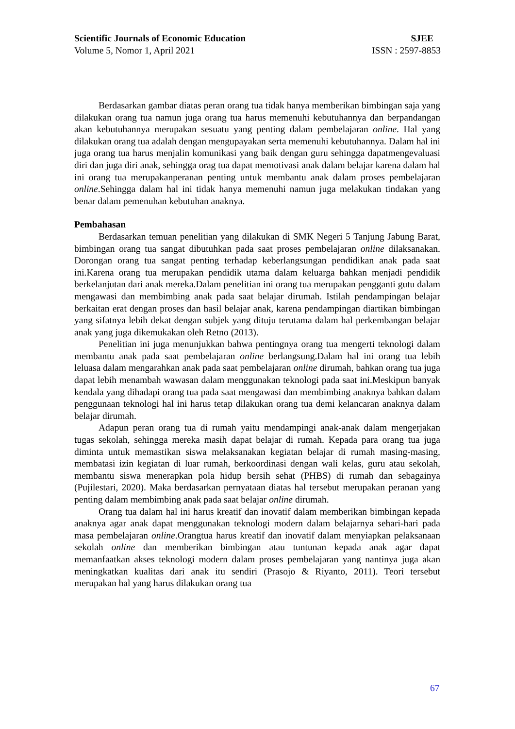Scientific Journals of Economic Education SJEE
Volume 5, Nomor 1, April 2021 ISSN : 2597-8853
Berdasarkan gambar diatas peran orang tua tidak hanya memberikan bimbingan saja yang dilakukan orang tua namun juga orang tua harus memenuhi kebutuhannya dan berpandangan akan kebutuhannya merupakan sesuatu yang penting dalam pembelajaran online. Hal yang dilakukan orang tua adalah dengan mengupayakan serta memenuhi kebutuhannya. Dalam hal ini juga orang tua harus menjalin komunikasi yang baik dengan guru sehingga dapatmengevaluasi diri dan juga diri anak, sehingga orag tua dapat memotivasi anak dalam belajar karena dalam hal ini orang tua merupakanperanan penting untuk membantu anak dalam proses pembelajaran online.Sehingga dalam hal ini tidak hanya memenuhi namun juga melakukan tindakan yang benar dalam pemenuhan kebutuhan anaknya.
Pembahasan
Berdasarkan temuan penelitian yang dilakukan di SMK Negeri 5 Tanjung Jabung Barat, bimbingan orang tua sangat dibutuhkan pada saat proses pembelajaran online dilaksanakan. Dorongan orang tua sangat penting terhadap keberlangsungan pendidikan anak pada saat ini.Karena orang tua merupakan pendidik utama dalam keluarga bahkan menjadi pendidik berkelanjutan dari anak mereka.Dalam penelitian ini orang tua merupakan pengganti gutu dalam mengawasi dan membimbing anak pada saat belajar dirumah. Istilah pendampingan belajar berkaitan erat dengan proses dan hasil belajar anak, karena pendampingan diartikan bimbingan yang sifatnya lebih dekat dengan subjek yang dituju terutama dalam hal perkembangan belajar anak yang juga dikemukakan oleh Retno (2013).
Penelitian ini juga menunjukkan bahwa pentingnya orang tua mengerti teknologi dalam membantu anak pada saat pembelajaran online berlangsung.Dalam hal ini orang tua lebih leluasa dalam mengarahkan anak pada saat pembelajaran online dirumah, bahkan orang tua juga dapat lebih menambah wawasan dalam menggunakan teknologi pada saat ini.Meskipun banyak kendala yang dihadapi orang tua pada saat mengawasi dan membimbing anaknya bahkan dalam penggunaan teknologi hal ini harus tetap dilakukan orang tua demi kelancaran anaknya dalam belajar dirumah.
Adapun peran orang tua di rumah yaitu mendampingi anak-anak dalam mengerjakan tugas sekolah, sehingga mereka masih dapat belajar di rumah. Kepada para orang tua juga diminta untuk memastikan siswa melaksanakan kegiatan belajar di rumah masing-masing, membatasi izin kegiatan di luar rumah, berkoordinasi dengan wali kelas, guru atau sekolah, membantu siswa menerapkan pola hidup bersih sehat (PHBS) di rumah dan sebagainya (Pujilestari, 2020). Maka berdasarkan pernyataan diatas hal tersebut merupakan peranan yang penting dalam membimbing anak pada saat belajar online dirumah.
Orang tua dalam hal ini harus kreatif dan inovatif dalam memberikan bimbingan kepada anaknya agar anak dapat menggunakan teknologi modern dalam belajarnya sehari-hari pada masa pembelajaran online.Orangtua harus kreatif dan inovatif dalam menyiapkan pelaksanaan sekolah online dan memberikan bimbingan atau tuntunan kepada anak agar dapat memanfaatkan akses teknologi modern dalam proses pembelajaran yang nantinya juga akan meningkatkan kualitas dari anak itu sendiri (Prasojo & Riyanto, 2011). Teori tersebut merupakan hal yang harus dilakukan orang tua
67